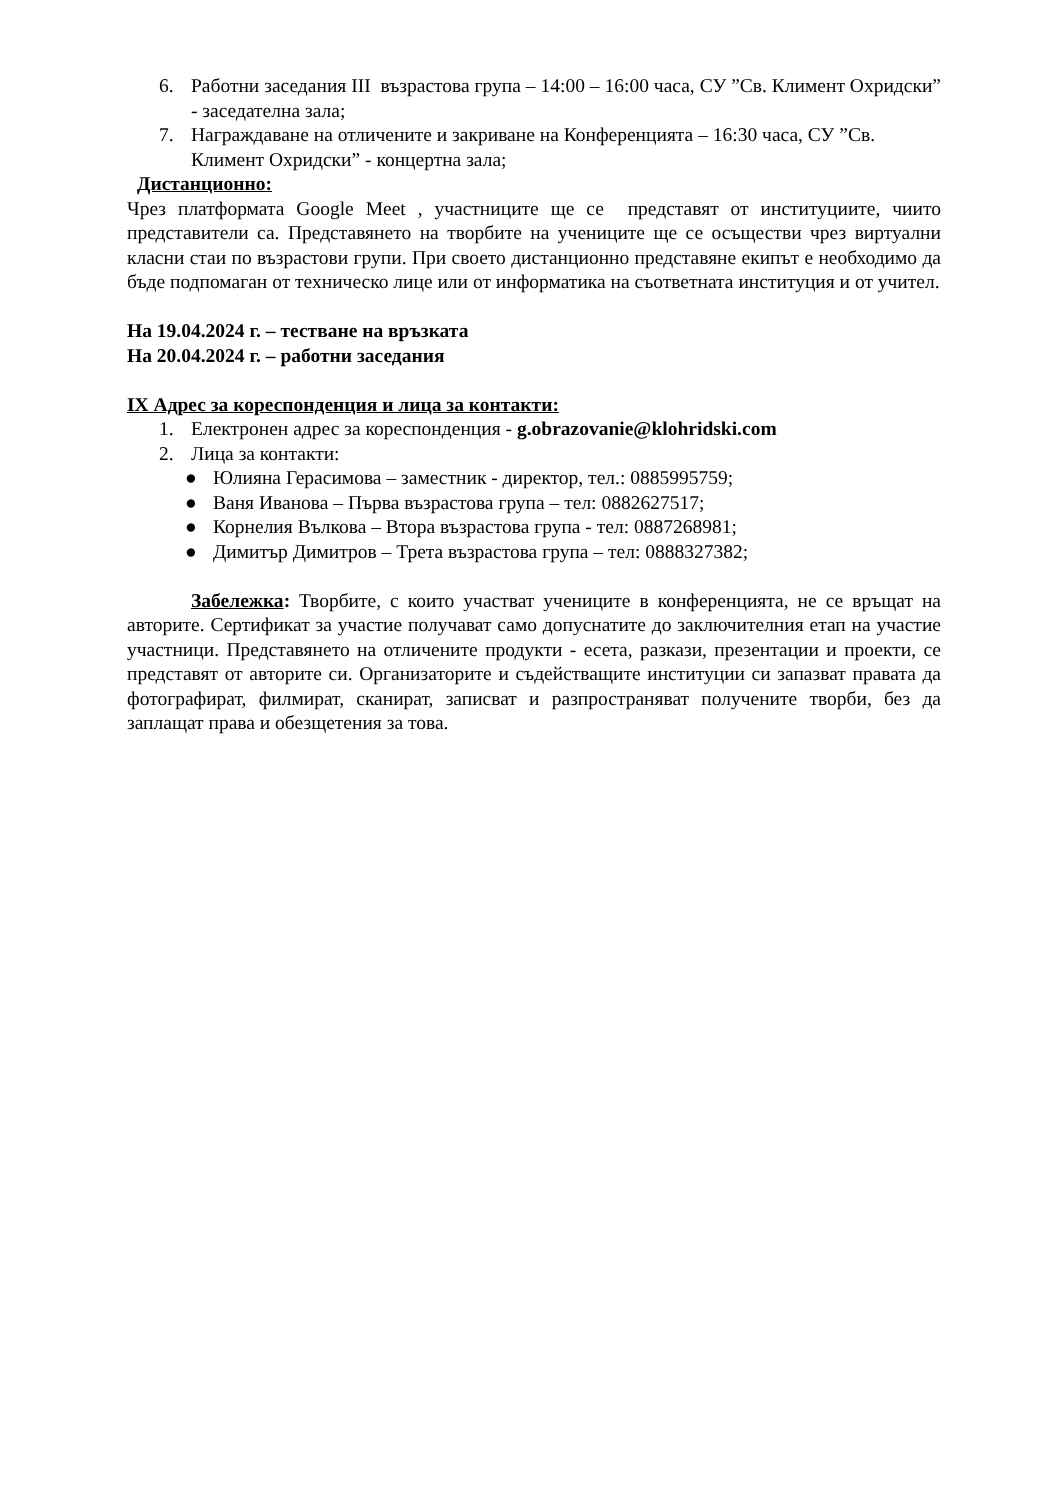6. Работни заседания III възрастова група – 14:00 – 16:00 часа, СУ ”Св. Климент Охридски” - заседателна зала;
7. Награждаване на отличените и закриване на Конференцията – 16:30 часа, СУ ”Св. Климент Охридски” - концертна зала;
Дистанционно:
Чрез платформата Google Meet , участниците ще се представят от институциите, чиито представители са. Представянето на творбите на учениците ще се осъществи чрез виртуални класни стаи по възрастови групи. При своето дистанционно представяне екипът е необходимо да бъде подпомаган от техническо лице или от информатика на съответната институция и от учител.
На 19.04.2024 г. – тестване на връзката
На 20.04.2024 г. – работни заседания
IX Адрес за кореспонденция и лица за контакти:
1. Електронен адрес за кореспонденция - g.obrazovanie@klohridski.com
2. Лица за контакти:
● Юлияна Герасимова – заместник - директор, тел.: 0885995759;
● Ваня Иванова – Първа възрастова група – тел: 0882627517;
● Корнелия Вълкова – Втора възрастова група - тел: 0887268981;
● Димитър Димитров – Трета възрастова група – тел: 0888327382;
Забележка: Творбите, с които участват учениците в конференцията, не се връщат на авторите. Сертификат за участие получават само допуснатите до заключителния етап на участие участници. Представянето на отличените продукти - есета, разкази, презентации и проекти, се представят от авторите си. Организаторите и съдействащите институции си запазват правата да фотографират, филмират, сканират, записват и разпространяват получените творби, без да заплащат права и обезщетения за това.